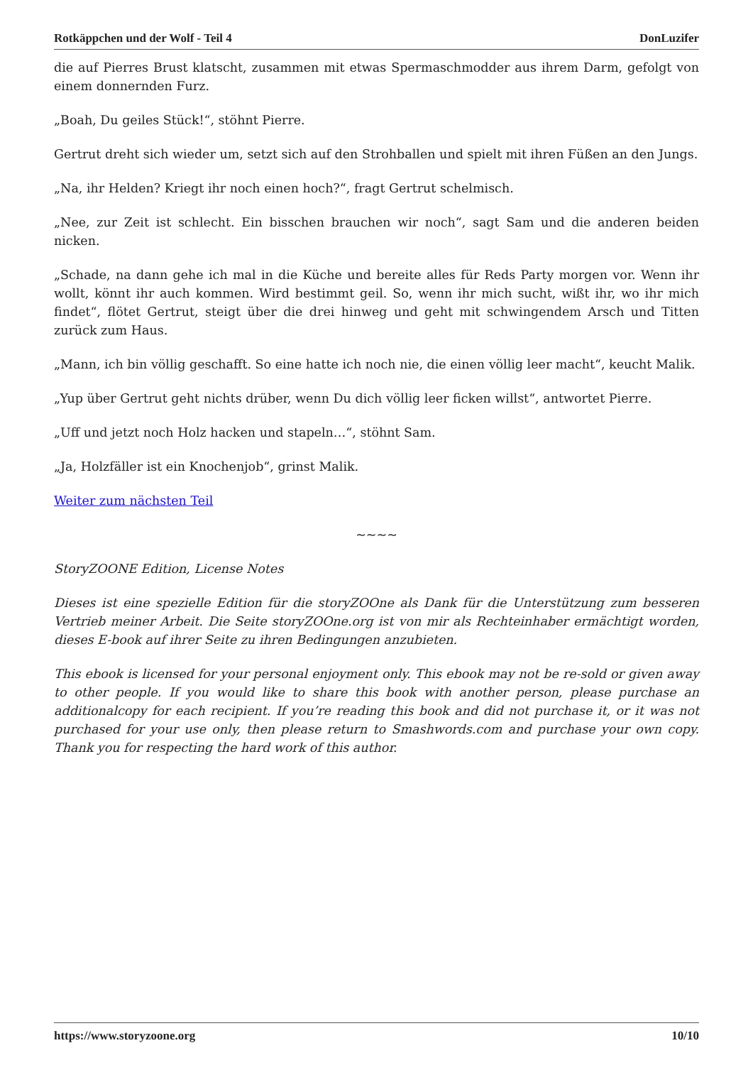Rotkäppchen und der Wolf - Teil 4 DonLuzifer
die auf Pierres Brust klatscht, zusammen mit etwas Spermaschmodder aus ihrem Darm, gefolgt von einem donnernden Furz.
„Boah, Du geiles Stück!“, stöhnt Pierre.
Gertrut dreht sich wieder um, setzt sich auf den Strohballen und spielt mit ihren Füßen an den Jungs.
„Na, ihr Helden? Kriegt ihr noch einen hoch?“, fragt Gertrut schelmisch.
„Nee, zur Zeit ist schlecht. Ein bisschen brauchen wir noch“, sagt Sam und die anderen beiden nicken.
„Schade, na dann gehe ich mal in die Küche und bereite alles für Reds Party morgen vor. Wenn ihr wollt, könnt ihr auch kommen. Wird bestimmt geil. So, wenn ihr mich sucht, wißt ihr, wo ihr mich findet“, flötet Gertrut, steigt über die drei hinweg und geht mit schwingendem Arsch und Titten zurück zum Haus.
„Mann, ich bin völlig geschafft. So eine hatte ich noch nie, die einen völlig leer macht“, keucht Malik.
„Yup über Gertrut geht nichts drüber, wenn Du dich völlig leer ficken willst“, antwortet Pierre.
„Uff und jetzt noch Holz hacken und stapeln…“, stöhnt Sam.
„Ja, Holzfäller ist ein Knochenjob“, grinst Malik.
Weiter zum nächsten Teil
~~~~
StoryZOONE Edition, License Notes
Dieses ist eine spezielle Edition für die storyZOOne als Dank für die Unterstützung zum besseren Vertrieb meiner Arbeit. Die Seite storyZOOne.org ist von mir als Rechteinhaber ermächtigt worden, dieses E-book auf ihrer Seite zu ihren Bedingungen anzubieten.
This ebook is licensed for your personal enjoyment only. This ebook may not be re-sold or given away to other people. If you would like to share this book with another person, please purchase an additionalcopy for each recipient. If you’re reading this book and did not purchase it, or it was not purchased for your use only, then please return to Smashwords.com and purchase your own copy. Thank you for respecting the hard work of this author.
https://www.storyzoone.org 10/10